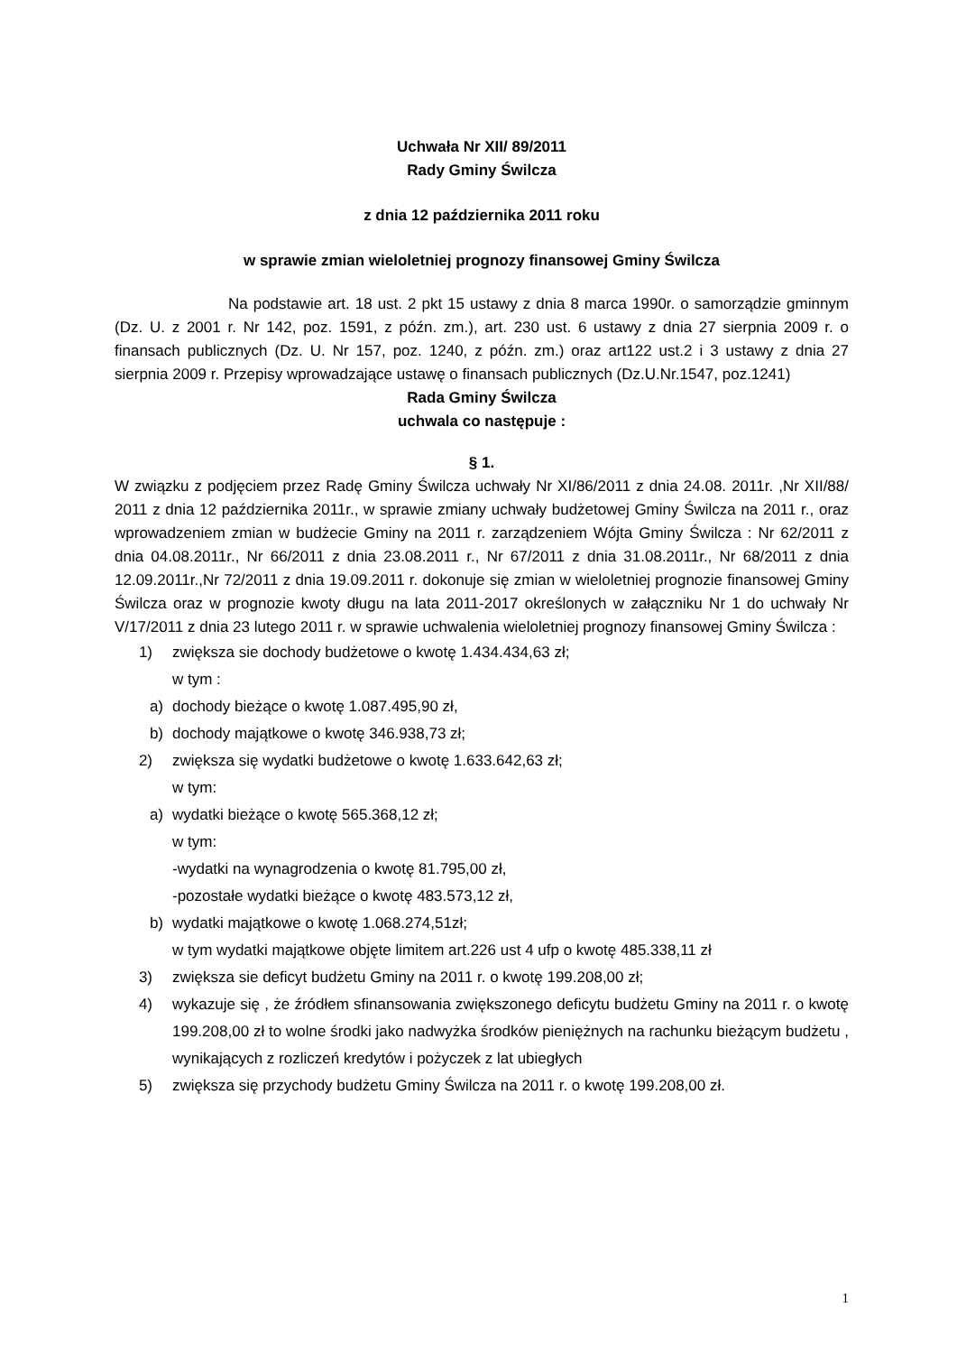Uchwała Nr XII/ 89/2011
Rady Gminy Świlcza
z dnia 12 października 2011 roku
w sprawie zmian wieloletniej prognozy finansowej Gminy Świlcza
Na podstawie art. 18 ust. 2 pkt 15 ustawy z dnia 8 marca 1990r. o samorządzie gminnym (Dz. U. z 2001 r. Nr 142, poz. 1591, z późn. zm.), art. 230 ust. 6 ustawy z dnia 27 sierpnia 2009 r. o finansach publicznych (Dz. U. Nr 157, poz. 1240, z późn. zm.) oraz art122 ust.2 i 3 ustawy z dnia 27 sierpnia 2009 r. Przepisy wprowadzające ustawę o finansach publicznych (Dz.U.Nr.1547, poz.1241)
Rada Gminy Świlcza
uchwala co następuje :
§ 1.
W związku z podjęciem przez Radę Gminy Świlcza uchwały Nr XI/86/2011 z dnia 24.08. 2011r. ,Nr XII/88/ 2011 z dnia 12 października 2011r., w sprawie zmiany uchwały budżetowej Gminy Świlcza na 2011 r., oraz wprowadzeniem zmian w budżecie Gminy na 2011 r. zarządzeniem Wójta Gminy Świlcza : Nr 62/2011 z dnia 04.08.2011r., Nr 66/2011 z dnia 23.08.2011 r., Nr 67/2011 z dnia 31.08.2011r., Nr 68/2011 z dnia 12.09.2011r.,Nr 72/2011 z dnia 19.09.2011 r. dokonuje się zmian w wieloletniej prognozie finansowej Gminy Świlcza oraz w prognozie kwoty długu na lata 2011-2017 określonych w załączniku Nr 1 do uchwały Nr V/17/2011 z dnia 23 lutego 2011 r. w sprawie uchwalenia wieloletniej prognozy finansowej Gminy Świlcza :
1) zwiększa sie dochody budżetowe o kwotę 1.434.434,63 zł;
w tym :
a) dochody bieżące o kwotę 1.087.495,90 zł,
b) dochody majątkowe o kwotę 346.938,73 zł;
2) zwiększa się wydatki budżetowe o kwotę 1.633.642,63 zł;
w tym:
a) wydatki bieżące o kwotę 565.368,12 zł;
w tym:
-wydatki na wynagrodzenia o kwotę 81.795,00 zł,
-pozostałe wydatki bieżące o kwotę 483.573,12 zł,
b) wydatki majątkowe o kwotę 1.068.274,51zł;
w tym wydatki majątkowe objęte limitem art.226 ust 4 ufp o kwotę 485.338,11 zł
3) zwiększa sie deficyt budżetu Gminy na 2011 r. o kwotę 199.208,00 zł;
4) wykazuje się , że źródłem sfinansowania zwiększonego deficytu budżetu Gminy na 2011 r. o kwotę 199.208,00 zł to wolne środki jako nadwyżka środków pieniężnych na rachunku bieżącym budżetu , wynikających z rozliczeń kredytów i pożyczek z lat ubiegłych
5) zwiększa się przychody budżetu Gminy Świlcza na 2011 r. o kwotę 199.208,00 zł.
1